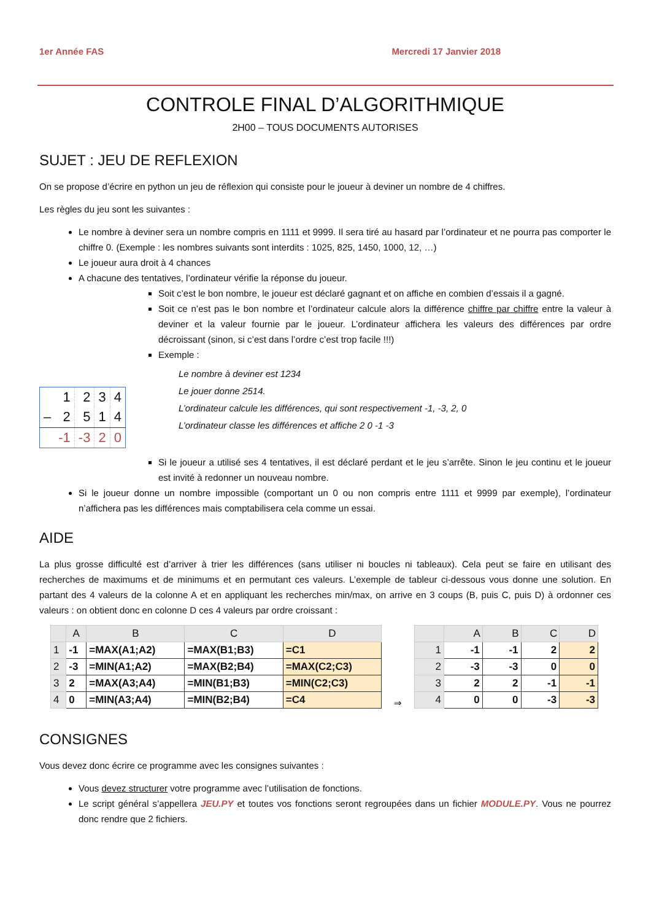1er Année FAS Mercredi 17 Janvier 2018
CONTROLE FINAL D’ALGORITHMIQUE
2H00 – TOUS DOCUMENTS AUTORISES
SUJET : JEU DE REFLEXION
On se propose d’écrire en python un jeu de réflexion qui consiste pour le joueur à deviner un nombre de 4 chiffres.
Les règles du jeu sont les suivantes :
Le nombre à deviner sera un nombre compris en 1111 et 9999. Il sera tiré au hasard par l’ordinateur et ne pourra pas comporter le chiffre 0. (Exemple : les nombres suivants sont interdits : 1025, 825, 1450, 1000, 12, …)
Le joueur aura droit à 4 chances
A chacune des tentatives, l’ordinateur vérifie la réponse du joueur.
Soit c’est le bon nombre, le joueur est déclaré gagnant et on affiche en combien d’essais il a gagné.
Soit ce n’est pas le bon nombre et l’ordinateur calcule alors la différence chiffre par chiffre entre la valeur à deviner et la valeur fournie par le joueur. L’ordinateur affichera les valeurs des différences par ordre décroissant (sinon, si c’est dans l’ordre c’est trop facile !!!)
Exemple :
| | 1 | 2 | 3 | 4 |
| – | 2 | 5 | 1 | 4 |
| | -1 | -3 | 2 | 0 |
Le nombre à deviner est 1234
Le jouer donne 2514.
L’ordinateur calcule les différences, qui sont respectivement -1, -3, 2, 0
L’ordinateur classe les différences et affiche 2 0 -1 -3
Si le joueur a utilisé ses 4 tentatives, il est déclaré perdant et le jeu s’arrête. Sinon le jeu continu et le joueur est invité à redonner un nouveau nombre.
Si le joueur donne un nombre impossible (comportant un 0 ou non compris entre 1111 et 9999 par exemple), l’ordinateur n’affichera pas les différences mais comptabilisera cela comme un essai.
AIDE
La plus grosse difficulté est d’arriver à trier les différences (sans utiliser ni boucles ni tableaux). Cela peut se faire en utilisant des recherches de maximums et de minimums et en permutant ces valeurs. L’exemple de tableur ci-dessous vous donne une solution. En partant des 4 valeurs de la colonne A et en appliquant les recherches min/max, on arrive en 3 coups (B, puis C, puis D) à ordonner ces valeurs : on obtient donc en colonne D ces 4 valeurs par ordre croissant :
| | A | B | C | D |
| --- | --- | --- | --- | --- |
| 1 | -1 | =MAX(A1;A2) | =MAX(B1;B3) | =C1 |
| 2 | -3 | =MIN(A1;A2) | =MAX(B2;B4) | =MAX(C2;C3) |
| 3 | 2 | =MAX(A3;A4) | =MIN(B1;B3) | =MIN(C2;C3) |
| 4 | 0 | =MIN(A3;A4) | =MIN(B2;B4) | =C4 |
⇒
| | A | B | C | D |
| --- | --- | --- | --- | --- |
| 1 | -1 | -1 | 2 | 2 |
| 2 | -3 | -3 | 0 | 0 |
| 3 | 2 | 2 | -1 | -1 |
| 4 | 0 | 0 | -3 | -3 |
CONSIGNES
Vous devez donc écrire ce programme avec les consignes suivantes :
Vous devez structurer votre programme avec l’utilisation de fonctions.
Le script général s’appellera JEU.PY et toutes vos fonctions seront regroupées dans un fichier MODULE.PY. Vous ne pourrez donc rendre que 2 fichiers.